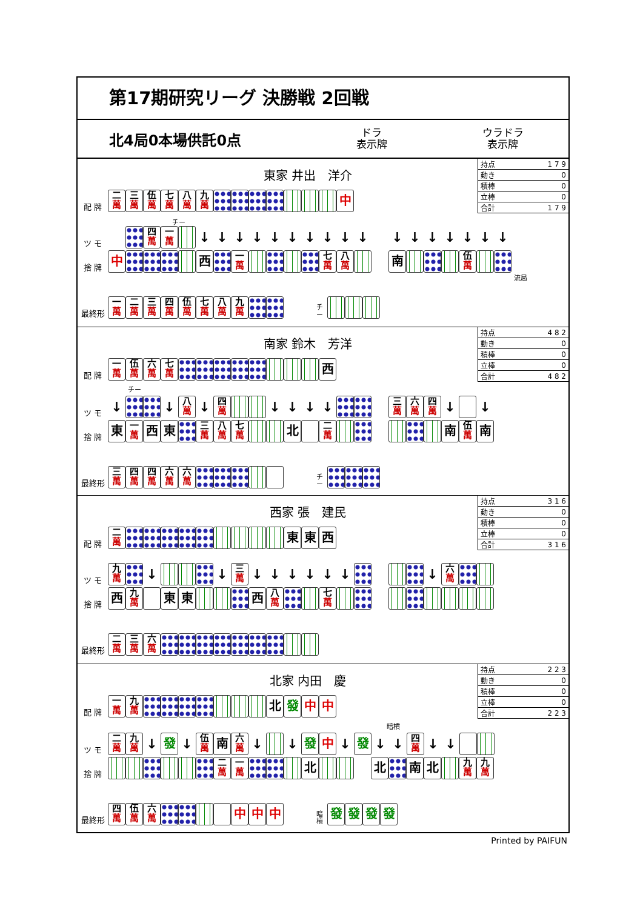第17期研究リーグ 決勝戦 2回戦
北4局0本場供託0点
ドラ
表示牌
ウラドラ
表示牌
東家 井出　洋介
| 持点 | 1 7 9 |
| 動き | 0 |
| 積棒 | 0 |
| 立棒 | 0 |
| 合計 | 1 7 9 |
配 牌 二 萬 三 萬 伍 萬 七 萬 八 萬 九 萬 中
ツ モ 四 萬 一 萬 ↓ ↓ ↓ ↓ ↓ ↓ ↓ ↓ ↓ ↓ ↓ ↓ ↓ ↓ ↓ ↓ ↓ チー
捨 牌 中 西 一 萬 七 萬 八 萬 南 伍 萬
流局
最終形 一 萬 二 萬 三 萬 四 萬 伍 萬 七 萬 八 萬 九 萬 チ
ー
南家 鈴木　芳洋
| 持点 | 4 8 2 |
| 動き | 0 |
| 積棒 | 0 |
| 立棒 | 0 |
| 合計 | 4 8 2 |
配 牌 一 萬 伍 萬 六 萬 七 萬 西
チー
ツ モ ↓ ↓ 八 萬 ↓ 四 萬 ↓ ↓ ↓ ↓ 三 萬 六 萬 四 萬 ↓ ↓
捨 牌 東 一 萬 西 東 三 萬 八 萬 七 萬 北 二 萬 南 伍 萬 南
最終形 三 萬 四 萬 四 萬 六 萬 六 萬 チ
ー
西家 張　建民
| 持点 | 3 1 6 |
| 動き | 0 |
| 積棒 | 0 |
| 立棒 | 0 |
| 合計 | 3 1 6 |
配 牌 二 萬 東 東 西
ツ モ 九 萬 ↓ ↓ 三 萬 ↓ ↓ ↓ ↓ ↓ ↓ ↓ 六 萬
捨 牌 西 九 萬 東 東 西 八 萬 七 萬
最終形 二 萬 三 萬 六 萬
北家 内田　慶
| 持点 | 2 2 3 |
| 動き | 0 |
| 積棒 | 0 |
| 立棒 | 0 |
| 合計 | 2 2 3 |
配 牌 一 萬 九 萬 北 發 中 中
暗槓
ツ モ 二 萬 九 萬 ↓ 發 ↓ 伍 萬 南 六 萬 ↓ ↓ 發 中 ↓ 發 ↓ ↓ 四 萬 ↓ ↓
捨 牌 二 萬 一 萬 北 北 南 北 九 萬 九 萬
最終形 四 萬 伍 萬 六 萬 中 中 中 暗
槓 發發發發
Printed by PAIFUN